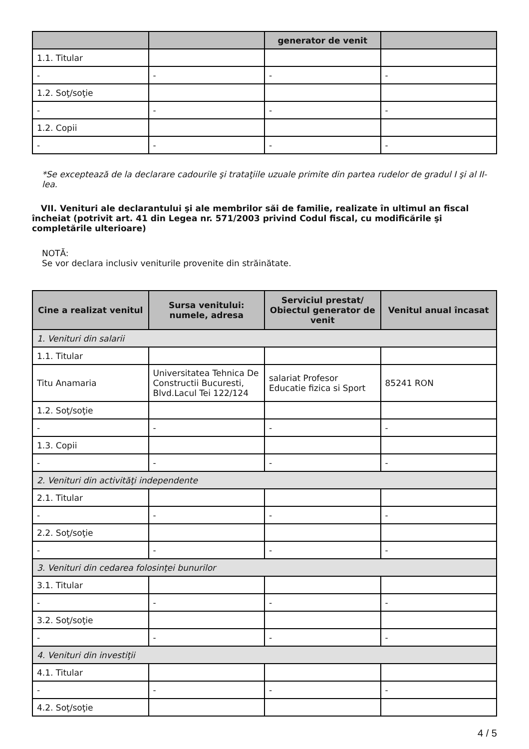| | | generator de venit | |
| --- | --- | --- | --- |
| 1.1. Titular | | | |
| - | - | - | - |
| 1.2. Soţ/soţie | | | |
| - | - | - | - |
| 1.2. Copii | | | |
| - | - | - | - |
*Se exceptează de la declarare cadourile şi trataţiile uzuale primite din partea rudelor de gradul I şi al II-lea.
VII. Venituri ale declarantului şi ale membrilor săi de familie, realizate în ultimul an fiscal încheiat (potrivit art. 41 din Legea nr. 571/2003 privind Codul fiscal, cu modificările şi completările ulterioare)
NOTĂ:
Se vor declara inclusiv veniturile provenite din străinătate.
| Cine a realizat venitul | Sursa venitului: numele, adresa | Serviciul prestat/ Obiectul generator de venit | Venitul anual încasat |
| --- | --- | --- | --- |
| 1. Venituri din salarii | | | |
| 1.1. Titular | | | |
| Titu Anamaria | Universitatea Tehnica De Constructii Bucuresti, Blvd.Lacul Tei 122/124 | salariat Profesor Educatie fizica si Sport | 85241 RON |
| 1.2. Soţ/soţie | | | |
| - | - | - | - |
| 1.3. Copii | | | |
| - | - | - | - |
| 2. Venituri din activităţi independente | | | |
| 2.1. Titular | | | |
| - | - | - | - |
| 2.2. Soţ/soţie | | | |
| - | - | - | - |
| 3. Venituri din cedarea folosinţei bunurilor | | | |
| 3.1. Titular | | | |
| - | - | - | - |
| 3.2. Soţ/soţie | | | |
| - | - | - | - |
| 4. Venituri din investiţii | | | |
| 4.1. Titular | | | |
| - | - | - | - |
| 4.2. Soţ/soţie | | | |
4 / 5